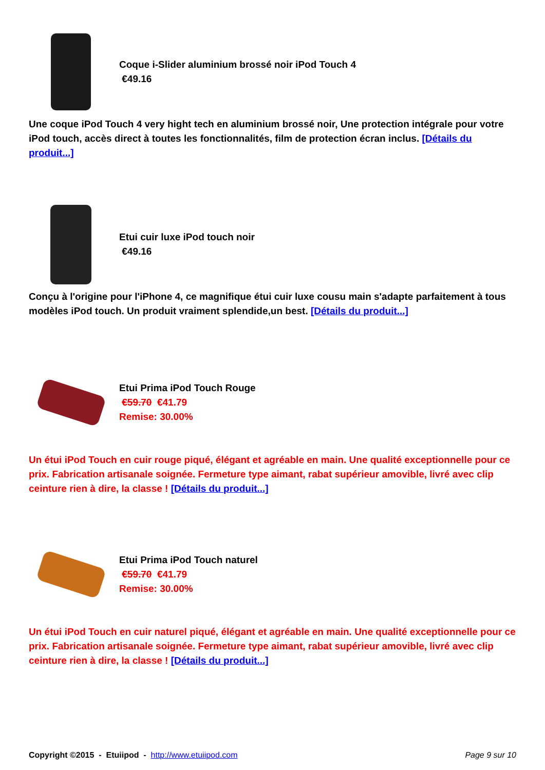Coque i-Slider aluminium brossé noir iPod Touch 4
€49.16
Une coque iPod Touch 4 very hight tech en aluminium brossé noir, Une protection intégrale pour votre iPod touch, accès direct à toutes les fonctionnalités, film de protection écran inclus. [Détails du produit...]
Etui cuir luxe iPod touch noir
€49.16
Conçu à l'origine pour l'iPhone 4, ce magnifique étui cuir luxe cousu main s'adapte parfaitement à tous modèles iPod touch. Un produit vraiment splendide,un best. [Détails du produit...]
Etui Prima iPod Touch Rouge
€59.70 €41.79
Remise: 30.00%
Un étui iPod Touch en cuir rouge piqué, élégant et agréable en main. Une qualité exceptionnelle pour ce prix. Fabrication artisanale soignée. Fermeture type aimant, rabat supérieur amovible, livré avec clip ceinture rien à dire, la classe ! [Détails du produit...]
Etui Prima iPod Touch naturel
€59.70 €41.79
Remise: 30.00%
Un étui iPod Touch en cuir naturel piqué, élégant et agréable en main. Une qualité exceptionnelle pour ce prix. Fabrication artisanale soignée. Fermeture type aimant, rabat supérieur amovible, livré avec clip ceinture rien à dire, la classe ! [Détails du produit...]
Copyright ©2015 - Etuiipod - http://www.etuiipod.com Page 9 sur 10